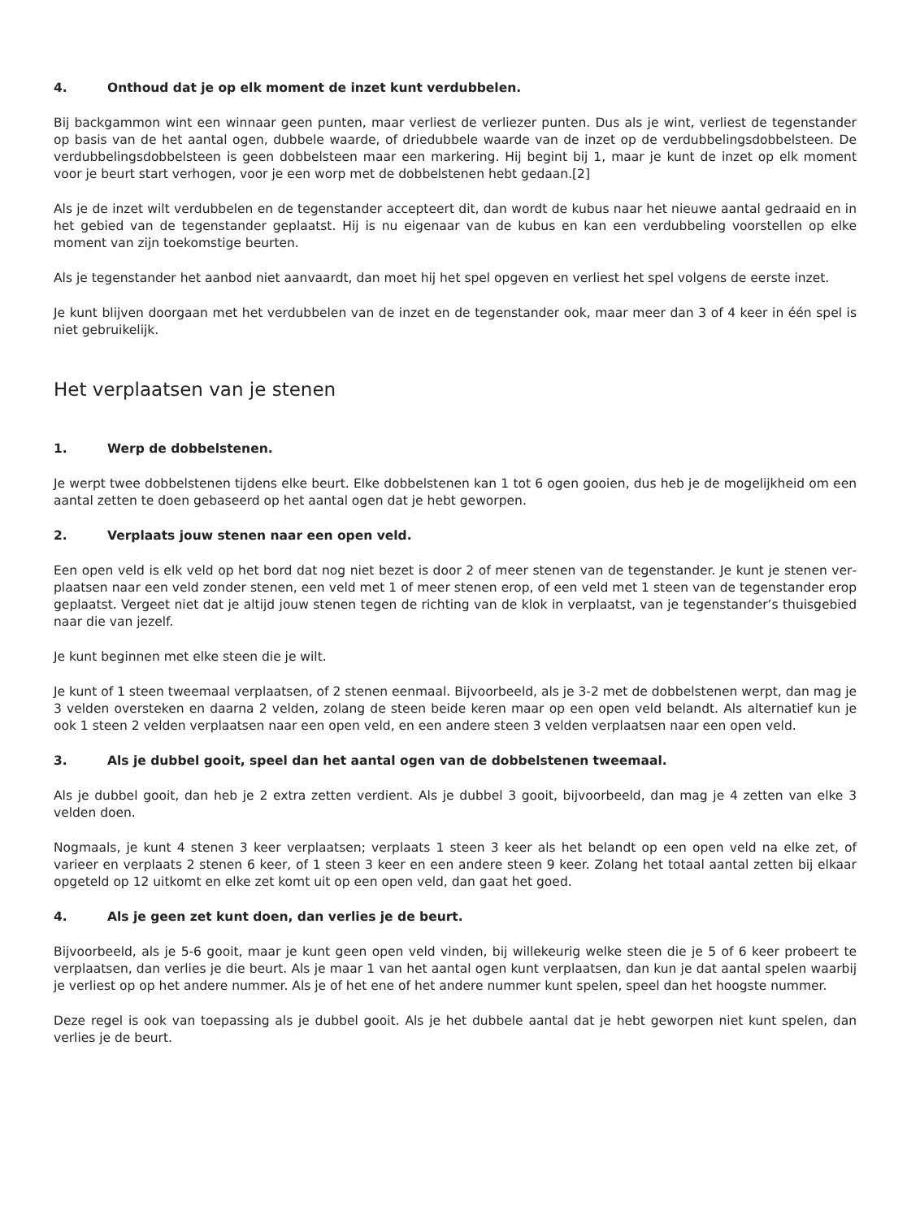4. Onthoud dat je op elk moment de inzet kunt verdubbelen.
Bij backgammon wint een winnaar geen punten, maar verliest de verliezer punten. Dus als je wint, verliest de tegen­stander op basis van de het aantal ogen, dubbele waarde, of driedubbele waarde van de inzet op de verdubbelingsdob­belsteen. De verdubbelingsdobbelsteen is geen dobbelsteen maar een markering. Hij begint bij 1, maar je kunt de inzet op elk moment voor je beurt start verhogen, voor je een worp met de dobbelstenen hebt gedaan.[2]
Als je de inzet wilt verdubbelen en de tegenstander accepteert dit, dan wordt de kubus naar het nieuwe aantal gedraaid en in het gebied van de tegenstander geplaatst. Hij is nu eigenaar van de kubus en kan een verdubbeling voorstellen op elke moment van zijn toekomstige beurten.
Als je tegenstander het aanbod niet aanvaardt, dan moet hij het spel opgeven en verliest het spel volgens de eerste inzet.
Je kunt blijven doorgaan met het verdubbelen van de inzet en de tegenstander ook, maar meer dan 3 of 4 keer in één spel is niet gebruikelijk.
Het verplaatsen van je stenen
1. Werp de dobbelstenen.
Je werpt twee dobbelstenen tijdens elke beurt. Elke dobbelstenen kan 1 tot 6 ogen gooien, dus heb je de mogelijkheid om een aantal zetten te doen gebaseerd op het aantal ogen dat je hebt geworpen.
2. Verplaats jouw stenen naar een open veld.
Een open veld is elk veld op het bord dat nog niet bezet is door 2 of meer stenen van de tegenstander. Je kunt je stenen ver­plaatsen naar een veld zonder stenen, een veld met 1 of meer stenen erop, of een veld met 1 steen van de tegenstander erop geplaatst. Vergeet niet dat je altijd jouw stenen tegen de richting van de klok in verplaatst, van je tegenstander’s thuisgebied naar die van jezelf.
Je kunt beginnen met elke steen die je wilt.
Je kunt of 1 steen tweemaal verplaatsen, of 2 stenen eenmaal. Bijvoorbeeld, als je 3-2 met de dobbelstenen werpt, dan mag je 3 velden oversteken en daarna 2 velden, zolang de steen beide keren maar op een open veld belandt. Als alternatief kun je ook 1 steen 2 velden verplaatsen naar een open veld, en een andere steen 3 velden verplaatsen naar een open veld.
3. Als je dubbel gooit, speel dan het aantal ogen van de dobbelstenen tweemaal.
Als je dubbel gooit, dan heb je 2 extra zetten verdient. Als je dubbel 3 gooit, bijvoorbeeld, dan mag je 4 zetten van elke 3 velden doen.
Nogmaals, je kunt 4 stenen 3 keer verplaatsen; verplaats 1 steen 3 keer als het belandt op een open veld na elke zet, of varieer en verplaats 2 stenen 6 keer, of 1 steen 3 keer en een andere steen 9 keer. Zolang het totaal aantal zetten bij elkaar opgeteld op 12 uitkomt en elke zet komt uit op een open veld, dan gaat het goed.
4. Als je geen zet kunt doen, dan verlies je de beurt.
Bijvoorbeeld, als je 5-6 gooit, maar je kunt geen open veld vinden, bij willekeurig welke steen die je 5 of 6 keer probeert te verplaatsen, dan verlies je die beurt. Als je maar 1 van het aantal ogen kunt verplaatsen, dan kun je dat aantal spelen waarbij je verliest op op het andere nummer. Als je of het ene of het andere nummer kunt spelen, speel dan het hoogste nummer.
Deze regel is ook van toepassing als je dubbel gooit. Als je het dubbele aantal dat je hebt geworpen niet kunt spelen, dan verlies je de beurt.